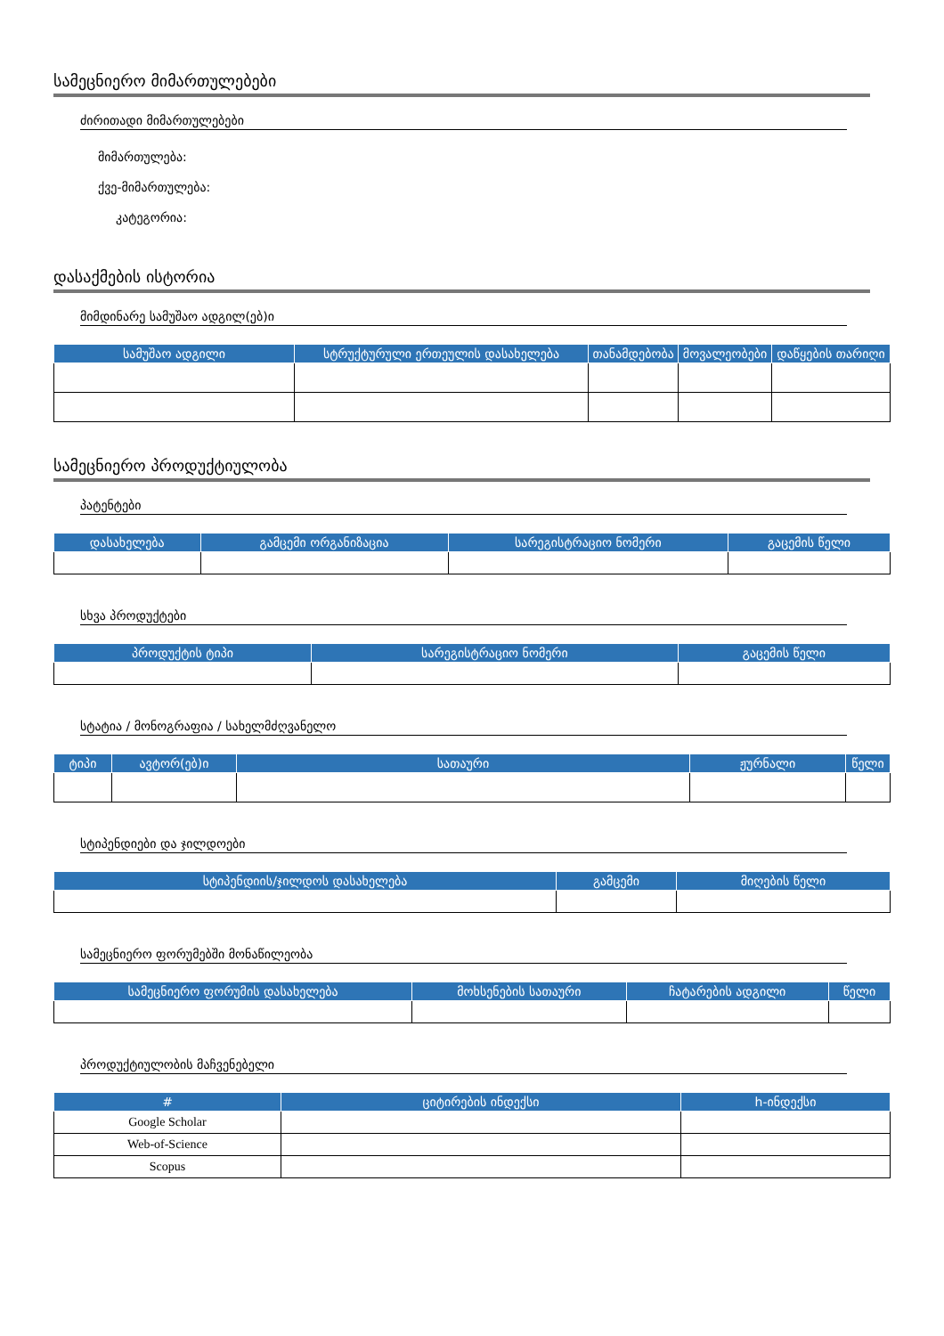სამეცნიერო მიმართულებები
ძირითადი მიმართულებები
მიმართულება:
ქვე-მიმართულება:
კატეგორია:
დასაქმების ისტორია
მიმდინარე სამუშაო ადგილ(ებ)ი
| სამუშაო ადგილი | სტრუქტურული ერთეულის დასახელება | თანამდებობა | მოვალეობები | დაწყების თარიღი |
| --- | --- | --- | --- | --- |
სამეცნიერო პროდუქტიულობა
პატენტები
| დასახელება | გამცემი ორგანიზაცია | სარეგისტრაციო ნომერი | გაცემის წელი |
| --- | --- | --- | --- |
სხვა პროდუქტები
| პროდუქტის ტიპი | სარეგისტრაციო ნომერი | გაცემის წელი |
| --- | --- | --- |
სტატია / მონოგრაფია / სახელმძღვანელო
| ტიპი | ავტორ(ებ)ი | სათაური | ჟურნალი | წელი |
| --- | --- | --- | --- | --- |
სტიპენდიები და ჯილდოები
| სტიპენდიის/ჯილდოს დასახელება | გამცემი | მიღების წელი |
| --- | --- | --- |
სამეცნიერო ფორუმებში მონაწილეობა
| სამეცნიერო ფორუმის დასახელება | მოხსენების სათაური | ჩატარების ადგილი | წელი |
| --- | --- | --- | --- |
პროდუქტიულობის მაჩვენებელი
| # | ციტირების ინდექსი | h-ინდექსი |
| --- | --- | --- |
| Google Scholar | | |
| Web-of-Science | | |
| Scopus | | |